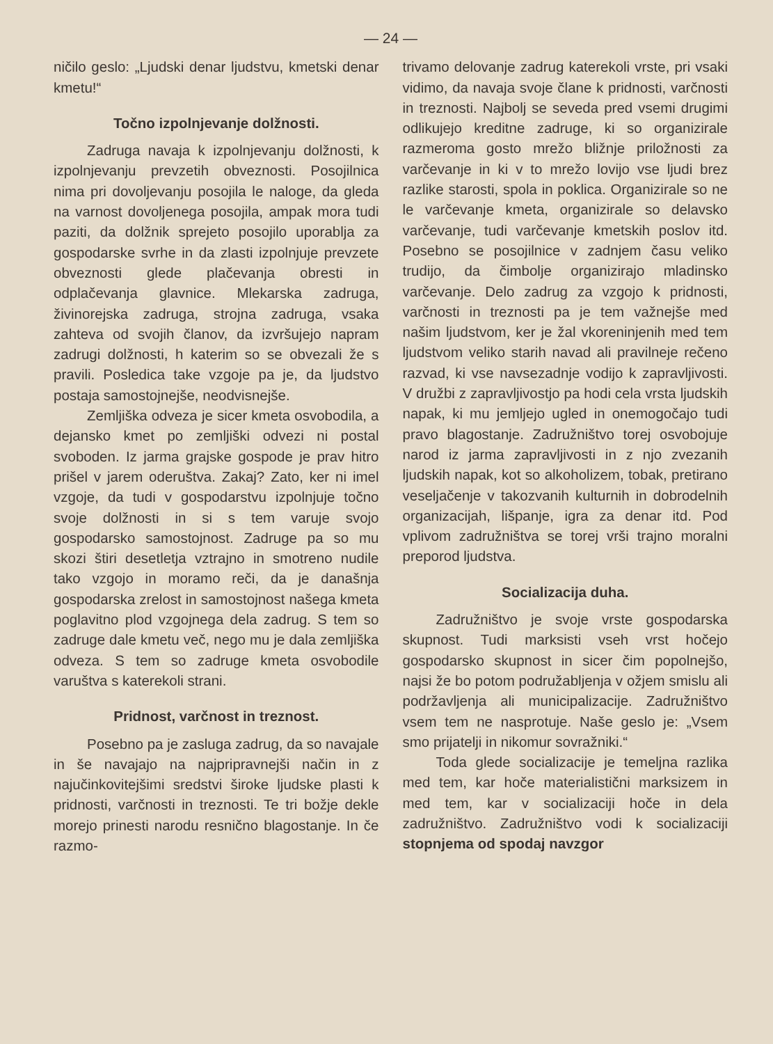— 24 —
ničilo geslo: „Ljudski denar ljudstvu, kmetski denar kmetu!“
Točno izpolnjevanje dolžnosti.
Zadruga navaja k izpolnjevanju dolžnosti, k izpolnjevanju prevzetih obveznosti. Posojilnica nima pri dovoljevanju posojila le naloge, da gleda na varnost dovoljenega posojila, ampak mora tudi paziti, da dolžnik sprejeto posojilo uporablja za gospodarske svrhe in da zlasti izpolnjuje prevzete obveznosti glede plačevanja obresti in odplačevanja glavnice. Mlekarska zadruga, živinorejska zadruga, strojna zadruga, vsaka zahteva od svojih članov, da izvršujejo napram zadrugi dolžnosti, h katerim so se obvezali že s pravili. Posledica take vzgoje pa je, da ljudstvo postaja samostojnejše, neodvisnejše.
Zemljiška odveza je sicer kmeta osvobodila, a dejansko kmet po zemljiški odvezi ni postal svoboden. Iz jarma grajske gospode je prav hitro prišel v jarem oderuštva. Zakaj? Zato, ker ni imel vzgoje, da tudi v gospodarstvu izpolnjuje točno svoje dolžnosti in si s tem varuje svojo gospodarsko samostojnost. Zadruge pa so mu skozi štiri desetletja vztrajno in smotreno nudile tako vzgojo in moramo reči, da je današnja gospodarska zrelost in samostojnost našega kmeta poglavitno plod vzgojnega dela zadrug. S tem so zadruge dale kmetu več, nego mu je dala zemljiška odveza. S tem so zadruge kmeta osvobodile varuštva s katerekoli strani.
Pridnost, varčnost in treznost.
Posebno pa je zasluga zadrug, da so navajale in še navajajo na najpripravnejši način in z najučinkovitejšimi sredstvi široke ljudske plasti k pridnosti, varčnosti in treznosti. Te tri božje dekle morejo prinesti narodu resnično blagostanje. In če razmo-
trivamo delovanje zadrug katerekoli vrste, pri vsaki vidimo, da navaja svoje člane k pridnosti, varčnosti in treznosti. Najbolj se seveda pred vsemi drugimi odlikujejo kreditne zadruge, ki so organizirale razmeroma gosto mrežo bližnje priložnosti za varčevanje in ki v to mrežo lovijo vse ljudi brez razlike starosti, spola in poklica. Organizirale so ne le varčevanje kmeta, organizirale so delavsko varčevanje, tudi varčevanje kmetskih poslov itd. Posebno se posojilnice v zadnjem času veliko trudijo, da čimbolje organizirajo mladinsko varčevanje. Delo zadrug za vzgojo k pridnosti, varčnosti in treznosti pa je tem važnejše med našim ljudstvom, ker je žal vkoreninjenih med tem ljudstvom veliko starih navad ali pravilneje rečeno razvad, ki vse navsezadnje vodijo k zapravljivosti. V družbi z zapravljivostjo pa hodi cela vrsta ljudskih napak, ki mu jemljejo ugled in onemogočajo tudi pravo blagostanje. Zadružništvo torej osvobojuje narod iz jarma zapravljivosti in z njo zvezanih ljudskih napak, kot so alkoholizem, tobak, pretirano veseljačenje v takozvanih kulturnih in dobrodelnih organizacijah, lišpanje, igra za denar itd. Pod vplivom zadružništva se torej vrši trajno moralni preporod ljudstva.
Socializacija duha.
Zadružništvo je svoje vrste gospodarska skupnost. Tudi marksisti vseh vrst hočejo gospodarsko skupnost in sicer čim popolnejšo, najsi že bo potom podružabljenja v ožjem smislu ali podržavljenja ali municipalizacije. Zadružništvo vsem tem ne nasprotuje. Naše geslo je: „Vsem smo prijatelji in nikomur sovražniki.“
Toda glede socializacije je temeljna razlika med tem, kar hoče materialistični marksizem in med tem, kar v socializaciji hoče in dela zadružništvo. Zadružništvo vodi k socializaciji stopnjema od spodaj navzgor